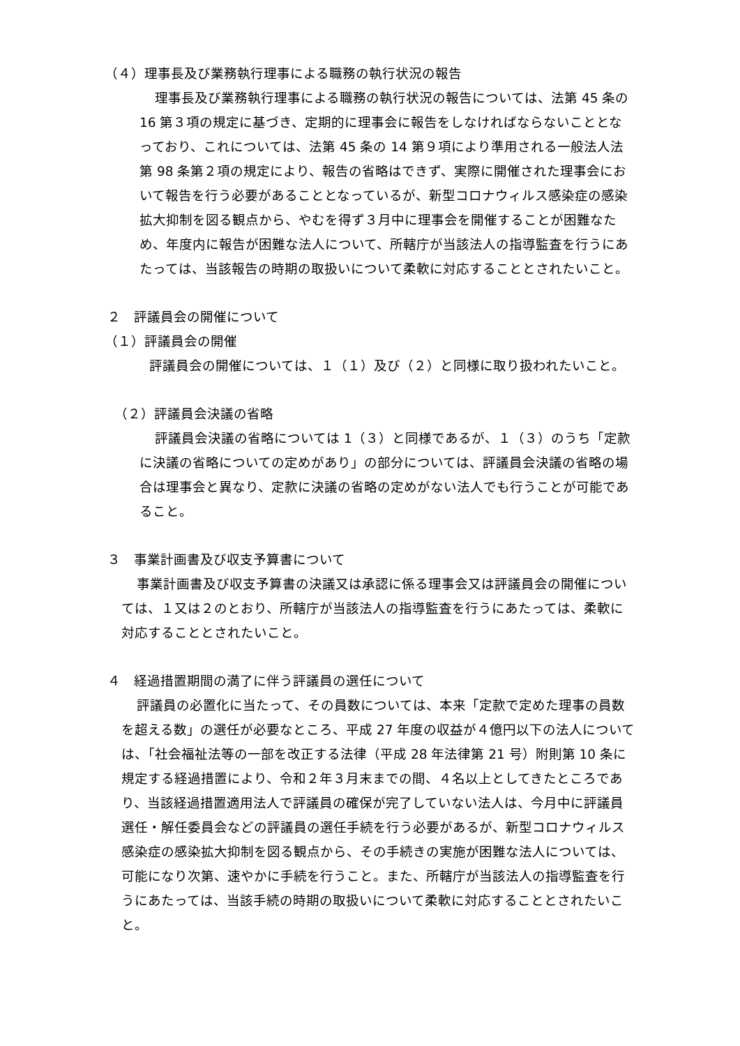（４）理事長及び業務執行理事による職務の執行状況の報告
理事長及び業務執行理事による職務の執行状況の報告については、法第 45 条の 16 第３項の規定に基づき、定期的に理事会に報告をしなければならないこととなっており、これについては、法第 45 条の 14 第９項により準用される一般法人法第 98 条第２項の規定により、報告の省略はできず、実際に開催された理事会において報告を行う必要があることとなっているが、新型コロナウィルス感染症の感染拡大抑制を図る観点から、やむを得ず３月中に理事会を開催することが困難なため、年度内に報告が困難な法人について、所轄庁が当該法人の指導監査を行うにあたっては、当該報告の時期の取扱いについて柔軟に対応することとされたいこと。
２　評議員会の開催について
（１）評議員会の開催
評議員会の開催については、１（１）及び（２）と同様に取り扱われたいこと。
（２）評議員会決議の省略
評議員会決議の省略については 1（３）と同様であるが、１（３）のうち「定款に決議の省略についての定めがあり」の部分については、評議員会決議の省略の場合は理事会と異なり、定款に決議の省略の定めがない法人でも行うことが可能であること。
３　事業計画書及び収支予算書について
事業計画書及び収支予算書の決議又は承認に係る理事会又は評議員会の開催については、１又は２のとおり、所轄庁が当該法人の指導監査を行うにあたっては、柔軟に対応することとされたいこと。
４　経過措置期間の満了に伴う評議員の選任について
評議員の必置化に当たって、その員数については、本来「定款で定めた理事の員数を超える数」の選任が必要なところ、平成 27 年度の収益が４億円以下の法人については、「社会福祉法等の一部を改正する法律（平成 28 年法律第 21 号）附則第 10 条に規定する経過措置により、令和２年３月末までの間、４名以上としてきたところであり、当該経過措置適用法人で評議員の確保が完了していない法人は、今月中に評議員選任・解任委員会などの評議員の選任手続を行う必要があるが、新型コロナウィルス感染症の感染拡大抑制を図る観点から、その手続きの実施が困難な法人については、可能になり次第、速やかに手続を行うこと。また、所轄庁が当該法人の指導監査を行うにあたっては、当該手続の時期の取扱いについて柔軟に対応することとされたいこと。